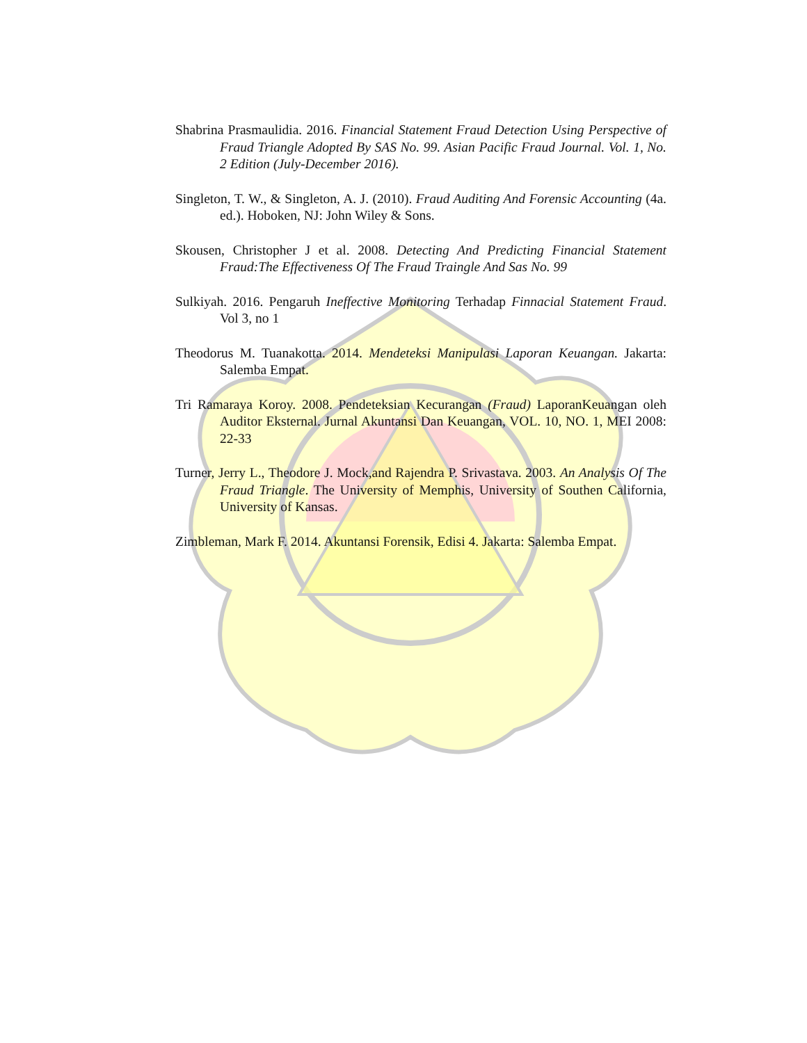Shabrina Prasmaulidia. 2016. Financial Statement Fraud Detection Using Perspective of Fraud Triangle Adopted By SAS No. 99. Asian Pacific Fraud Journal. Vol. 1, No. 2 Edition (July-December 2016).
Singleton, T. W., & Singleton, A. J. (2010). Fraud Auditing And Forensic Accounting (4a. ed.). Hoboken, NJ: John Wiley & Sons.
Skousen, Christopher J et al. 2008. Detecting And Predicting Financial Statement Fraud:The Effectiveness Of The Fraud Traingle And Sas No. 99
Sulkiyah. 2016. Pengaruh Ineffective Monitoring Terhadap Finnacial Statement Fraud. Vol 3, no 1
Theodorus M. Tuanakotta. 2014. Mendeteksi Manipulasi Laporan Keuangan. Jakarta: Salemba Empat.
Tri Ramaraya Koroy. 2008. Pendeteksian Kecurangan (Fraud) LaporanKeuangan oleh Auditor Eksternal. Jurnal Akuntansi Dan Keuangan, VOL. 10, NO. 1, MEI 2008: 22-33
Turner, Jerry L., Theodore J. Mock,and Rajendra P. Srivastava. 2003. An Analysis Of The Fraud Triangle. The University of Memphis, University of Southen California, University of Kansas.
Zimbleman, Mark F. 2014. Akuntansi Forensik, Edisi 4. Jakarta: Salemba Empat.